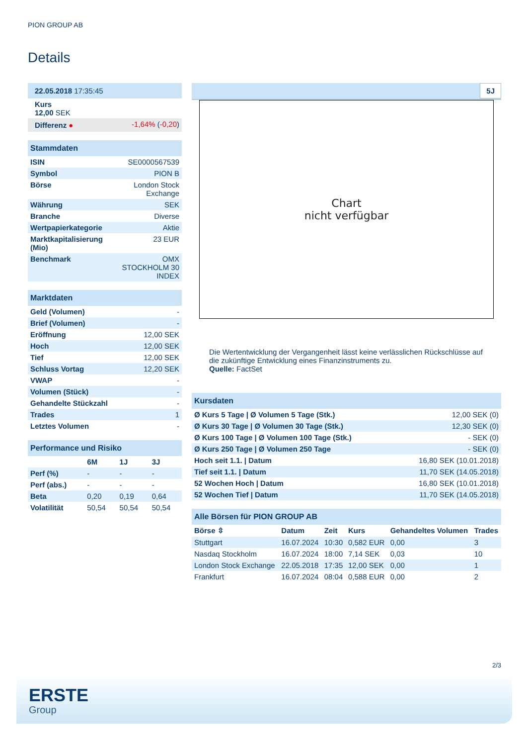PION GROUP AB
Details
| 22.05.2018 17:35:45 | |
| Kurs 12,00 SEK | |
| Differenz ● | -1,64% ( -0,20 ) |
| Stammdaten | |
| ISIN | SE0000567539 |
| Symbol | PION B |
| Börse | London Stock Exchange |
| Währung | SEK |
| Branche | Diverse |
| Wertpapierkategorie | Aktie |
| Marktkapitalisierung (Mio) | 23 EUR |
| Benchmark | OMX STOCKHOLM 30 INDEX |
| Marktdaten | |
| Geld (Volumen) | - |
| Brief (Volumen) | - |
| Eröffnung | 12,00 SEK |
| Hoch | 12,00 SEK |
| Tief | 12,00 SEK |
| Schluss Vortag | 12,20 SEK |
| VWAP | - |
| Volumen (Stück) | - |
| Gehandelte Stückzahl | - |
| Trades | 1 |
| Letztes Volumen | - |
| Performance und Risiko | | | |
| | 6M | 1J | 3J |
| Perf (%) | - | - | - |
| Perf (abs.) | - | - | - |
| Beta | 0,20 | 0,19 | 0,64 |
| Volatilität | 50,54 | 50,54 | 50,54 |
5J
Chart
nicht verfügbar
Die Wertentwicklung der Vergangenheit lässt keine verlässlichen Rückschlüsse auf die zukünftige Entwicklung eines Finanzinstruments zu.
Quelle: FactSet
| Kursdaten | |
| Ø Kurs 5 Tage / Ø Volumen 5 Tage (Stk.) | 12,00 SEK (0) |
| Ø Kurs 30 Tage / Ø Volumen 30 Tage (Stk.) | 12,30 SEK (0) |
| Ø Kurs 100 Tage / Ø Volumen 100 Tage (Stk.) | - SEK (0) |
| Ø Kurs 250 Tage / Ø Volumen 250 Tage | - SEK (0) |
| Hoch seit 1.1. / Datum | 16,80 SEK (10.01.2018) |
| Tief seit 1.1. / Datum | 11,70 SEK (14.05.2018) |
| 52 Wochen Hoch / Datum | 16,80 SEK (10.01.2018) |
| 52 Wochen Tief / Datum | 11,70 SEK (14.05.2018) |
| Alle Börsen für PION GROUP AB | | | | | |
| Börse ⇳ | Datum | Zeit | Kurs | Gehandeltes Volumen | Trades |
| Stuttgart | 16.07.2024 | 10:30 | 0,582 EUR | 0,00 | 3 |
| Nasdaq Stockholm | 16.07.2024 | 18:00 | 7,14 SEK | 0,03 | 10 |
| London Stock Exchange | 22.05.2018 | 17:35 | 12,00 SEK | 0,00 | 1 |
| Frankfurt | 16.07.2024 | 08:04 | 0,588 EUR | 0,00 | 2 |
2/3
ERSTE
Group